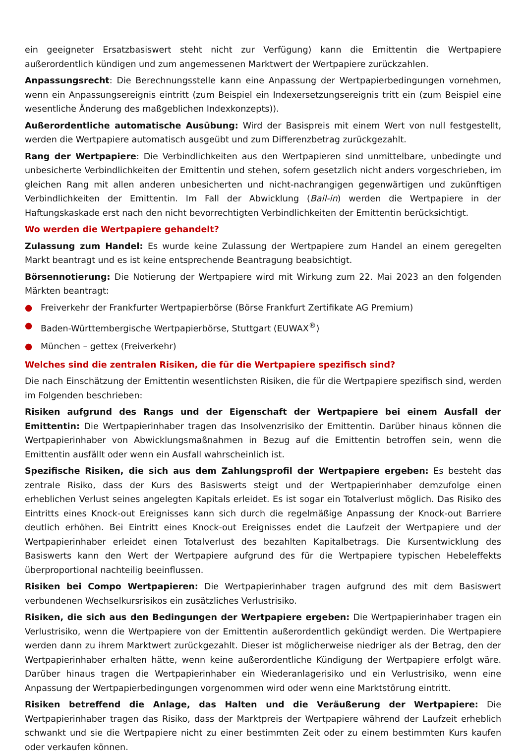ein geeigneter Ersatzbasiswert steht nicht zur Verfügung) kann die Emittentin die Wertpapiere außerordentlich kündigen und zum angemessenen Marktwert der Wertpapiere zurückzahlen.
Anpassungsrecht: Die Berechnungsstelle kann eine Anpassung der Wertpapierbedingungen vornehmen, wenn ein Anpassungsereignis eintritt (zum Beispiel ein Indexersetzungsereignis tritt ein (zum Beispiel eine wesentliche Änderung des maßgeblichen Indexkonzepts)).
Außerordentliche automatische Ausübung: Wird der Basispreis mit einem Wert von null festgestellt, werden die Wertpapiere automatisch ausgeübt und zum Differenzbetrag zurückgezahlt.
Rang der Wertpapiere: Die Verbindlichkeiten aus den Wertpapieren sind unmittelbare, unbedingte und unbesicherte Verbindlichkeiten der Emittentin und stehen, sofern gesetzlich nicht anders vorgeschrieben, im gleichen Rang mit allen anderen unbesicherten und nicht-nachrangigen gegenwärtigen und zukünftigen Verbindlichkeiten der Emittentin. Im Fall der Abwicklung (Bail-in) werden die Wertpapiere in der Haftungskaskade erst nach den nicht bevorrechtigten Verbindlichkeiten der Emittentin berücksichtigt.
Wo werden die Wertpapiere gehandelt?
Zulassung zum Handel: Es wurde keine Zulassung der Wertpapiere zum Handel an einem geregelten Markt beantragt und es ist keine entsprechende Beantragung beabsichtigt.
Börsennotierung: Die Notierung der Wertpapiere wird mit Wirkung zum 22. Mai 2023 an den folgenden Märkten beantragt:
● Freiverkehr der Frankfurter Wertpapierbörse (Börse Frankfurt Zertifikate AG Premium)
● Baden-Württembergische Wertpapierbörse, Stuttgart (EUWAX<sup>®</sup>)
● München – gettex (Freiverkehr)
Welches sind die zentralen Risiken, die für die Wertpapiere spezifisch sind?
Die nach Einschätzung der Emittentin wesentlichsten Risiken, die für die Wertpapiere spezifisch sind, werden im Folgenden beschrieben:
Risiken aufgrund des Rangs und der Eigenschaft der Wertpapiere bei einem Ausfall der Emittentin: Die Wertpapierinhaber tragen das Insolvenzrisiko der Emittentin. Darüber hinaus können die Wertpapierinhaber von Abwicklungsmaßnahmen in Bezug auf die Emittentin betroffen sein, wenn die Emittentin ausfällt oder wenn ein Ausfall wahrscheinlich ist.
Spezifische Risiken, die sich aus dem Zahlungsprofil der Wertpapiere ergeben: Es besteht das zentrale Risiko, dass der Kurs des Basiswerts steigt und der Wertpapierinhaber demzufolge einen erheblichen Verlust seines angelegten Kapitals erleidet. Es ist sogar ein Totalverlust möglich. Das Risiko des Eintritts eines Knock-out Ereignisses kann sich durch die regelmäßige Anpassung der Knock-out Barriere deutlich erhöhen. Bei Eintritt eines Knock-out Ereignisses endet die Laufzeit der Wertpapiere und der Wertpapierinhaber erleidet einen Totalverlust des bezahlten Kapitalbetrags. Die Kursentwicklung des Basiswerts kann den Wert der Wertpapiere aufgrund des für die Wertpapiere typischen Hebeleffekts überproportional nachteilig beeinflussen.
Risiken bei Compo Wertpapieren: Die Wertpapierinhaber tragen aufgrund des mit dem Basiswert verbundenen Wechselkursrisikos ein zusätzliches Verlustrisiko.
Risiken, die sich aus den Bedingungen der Wertpapiere ergeben: Die Wertpapierinhaber tragen ein Verlustrisiko, wenn die Wertpapiere von der Emittentin außerordentlich gekündigt werden. Die Wertpapiere werden dann zu ihrem Marktwert zurückgezahlt. Dieser ist möglicherweise niedriger als der Betrag, den der Wertpapierinhaber erhalten hätte, wenn keine außerordentliche Kündigung der Wertpapiere erfolgt wäre. Darüber hinaus tragen die Wertpapierinhaber ein Wiederanlagerisiko und ein Verlustrisiko, wenn eine Anpassung der Wertpapierbedingungen vorgenommen wird oder wenn eine Marktstörung eintritt.
Risiken betreffend die Anlage, das Halten und die Veräußerung der Wertpapiere: Die Wertpapierinhaber tragen das Risiko, dass der Marktpreis der Wertpapiere während der Laufzeit erheblich schwankt und sie die Wertpapiere nicht zu einer bestimmten Zeit oder zu einem bestimmten Kurs kaufen oder verkaufen können.